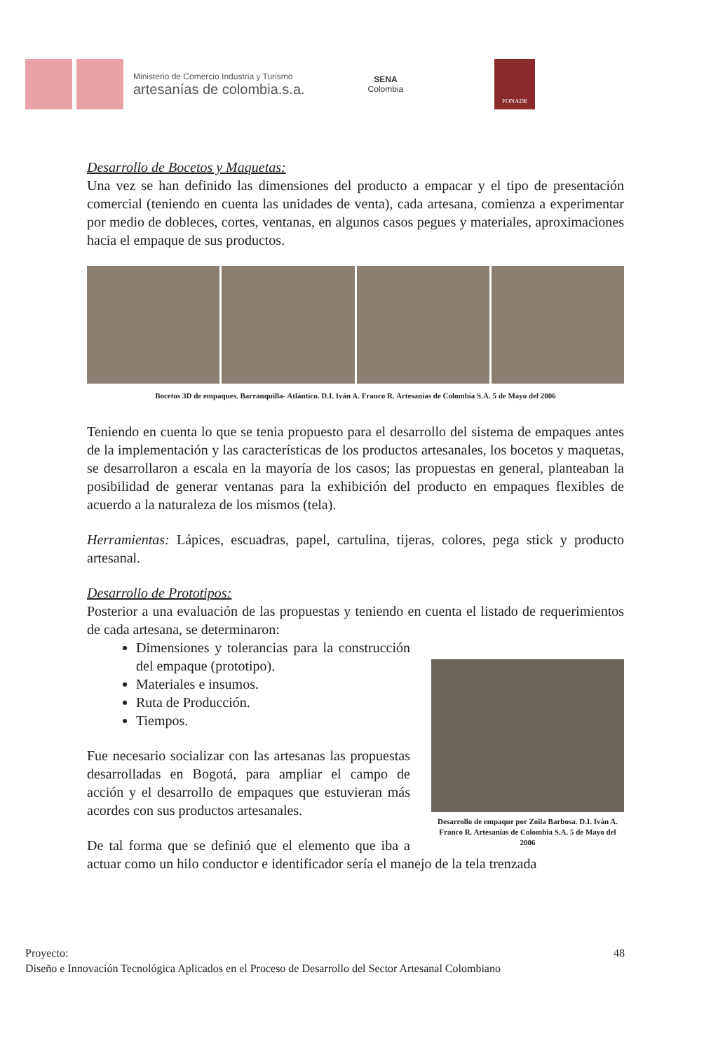Ministerio de Comercio Industria y Turismo
artesanías de colombia.s.a.
SENA
Colombia
FONADE
Desarrollo de Bocetos y Maquetas:
Una vez se han definido las dimensiones del producto a empacar y el tipo de presentación comercial (teniendo en cuenta las unidades de venta), cada artesana, comienza a experimentar por medio de dobleces, cortes, ventanas, en algunos casos pegues y materiales, aproximaciones hacia el empaque de sus productos.
Bocetos 3D de empaques. Barranquilla- Atlántico. D.I. Iván A. Franco R. Artesanías de Colombia S.A. 5 de Mayo del 2006
Teniendo en cuenta lo que se tenia propuesto para el desarrollo del sistema de empaques antes de la implementación y las características de los productos artesanales, los bocetos y maquetas, se desarrollaron a escala en la mayoría de los casos; las propuestas en general, planteaban la posibilidad de generar ventanas para la exhibición del producto en empaques flexibles de acuerdo a la naturaleza de los mismos (tela).
Herramientas: Lápices, escuadras, papel, cartulina, tijeras, colores, pega stick y producto artesanal.
Desarrollo de Prototipos:
Posterior a una evaluación de las propuestas y teniendo en cuenta el listado de requerimientos de cada artesana, se determinaron:
Desarrollo de empaque por Zoila Barbosa. D.I. Iván A. Franco R. Artesanías de Colombia S.A. 5 de Mayo del 2006
Dimensiones y tolerancias para la construcción del empaque (prototipo).
Materiales e insumos.
Ruta de Producción.
Tiempos.
Fue necesario socializar con las artesanas las propuestas desarrolladas en Bogotá, para ampliar el campo de acción y el desarrollo de empaques que estuvieran más acordes con sus productos artesanales.
De tal forma que se definió que el elemento que iba a actuar como un hilo conductor e identificador sería el manejo de la tela trenzada
Proyecto: 48
Diseño e Innovación Tecnológica Aplicados en el Proceso de Desarrollo del Sector Artesanal Colombiano